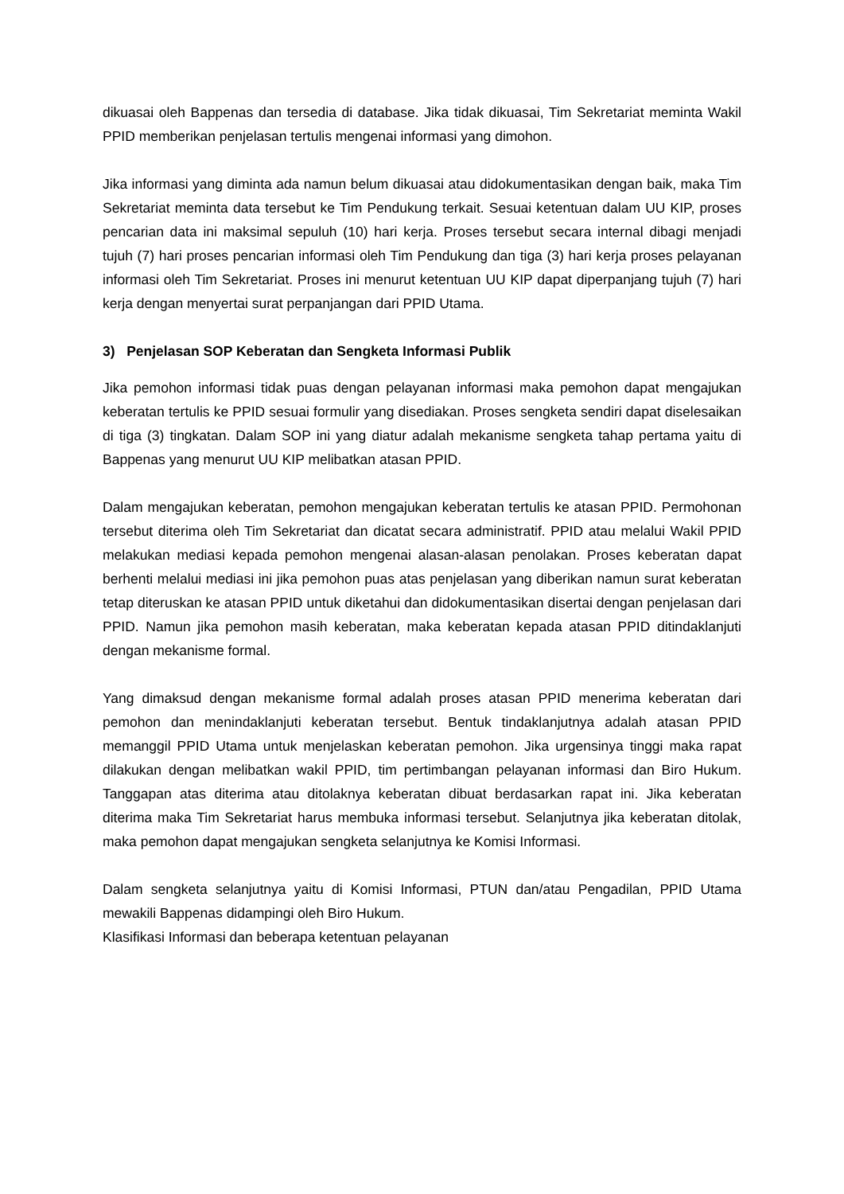dikuasai oleh Bappenas dan tersedia di database. Jika tidak dikuasai, Tim Sekretariat meminta Wakil PPID memberikan penjelasan tertulis mengenai informasi yang dimohon.
Jika informasi yang diminta ada namun belum dikuasai atau didokumentasikan dengan baik, maka Tim Sekretariat meminta data tersebut ke Tim Pendukung terkait. Sesuai ketentuan dalam UU KIP, proses pencarian data ini maksimal sepuluh (10) hari kerja. Proses tersebut secara internal dibagi menjadi tujuh (7) hari proses pencarian informasi oleh Tim Pendukung dan tiga (3) hari kerja proses pelayanan informasi oleh Tim Sekretariat. Proses ini menurut ketentuan UU KIP dapat diperpanjang tujuh (7) hari kerja dengan menyertai surat perpanjangan dari PPID Utama.
3) Penjelasan SOP Keberatan dan Sengketa Informasi Publik
Jika pemohon informasi tidak puas dengan pelayanan informasi maka pemohon dapat mengajukan keberatan tertulis ke PPID sesuai formulir yang disediakan. Proses sengketa sendiri dapat diselesaikan di tiga (3) tingkatan. Dalam SOP ini yang diatur adalah mekanisme sengketa tahap pertama yaitu di Bappenas yang menurut UU KIP melibatkan atasan PPID.
Dalam mengajukan keberatan, pemohon mengajukan keberatan tertulis ke atasan PPID. Permohonan tersebut diterima oleh Tim Sekretariat dan dicatat secara administratif. PPID atau melalui Wakil PPID melakukan mediasi kepada pemohon mengenai alasan-alasan penolakan. Proses keberatan dapat berhenti melalui mediasi ini jika pemohon puas atas penjelasan yang diberikan namun surat keberatan tetap diteruskan ke atasan PPID untuk diketahui dan didokumentasikan disertai dengan penjelasan dari PPID. Namun jika pemohon masih keberatan, maka keberatan kepada atasan PPID ditindaklanjuti dengan mekanisme formal.
Yang dimaksud dengan mekanisme formal adalah proses atasan PPID menerima keberatan dari pemohon dan menindaklanjuti keberatan tersebut. Bentuk tindaklanjutnya adalah atasan PPID memanggil PPID Utama untuk menjelaskan keberatan pemohon. Jika urgensinya tinggi maka rapat dilakukan dengan melibatkan wakil PPID, tim pertimbangan pelayanan informasi dan Biro Hukum. Tanggapan atas diterima atau ditolaknya keberatan dibuat berdasarkan rapat ini. Jika keberatan diterima maka Tim Sekretariat harus membuka informasi tersebut. Selanjutnya jika keberatan ditolak, maka pemohon dapat mengajukan sengketa selanjutnya ke Komisi Informasi.
Dalam sengketa selanjutnya yaitu di Komisi Informasi, PTUN dan/atau Pengadilan, PPID Utama mewakili Bappenas didampingi oleh Biro Hukum.
Klasifikasi Informasi dan beberapa ketentuan pelayanan